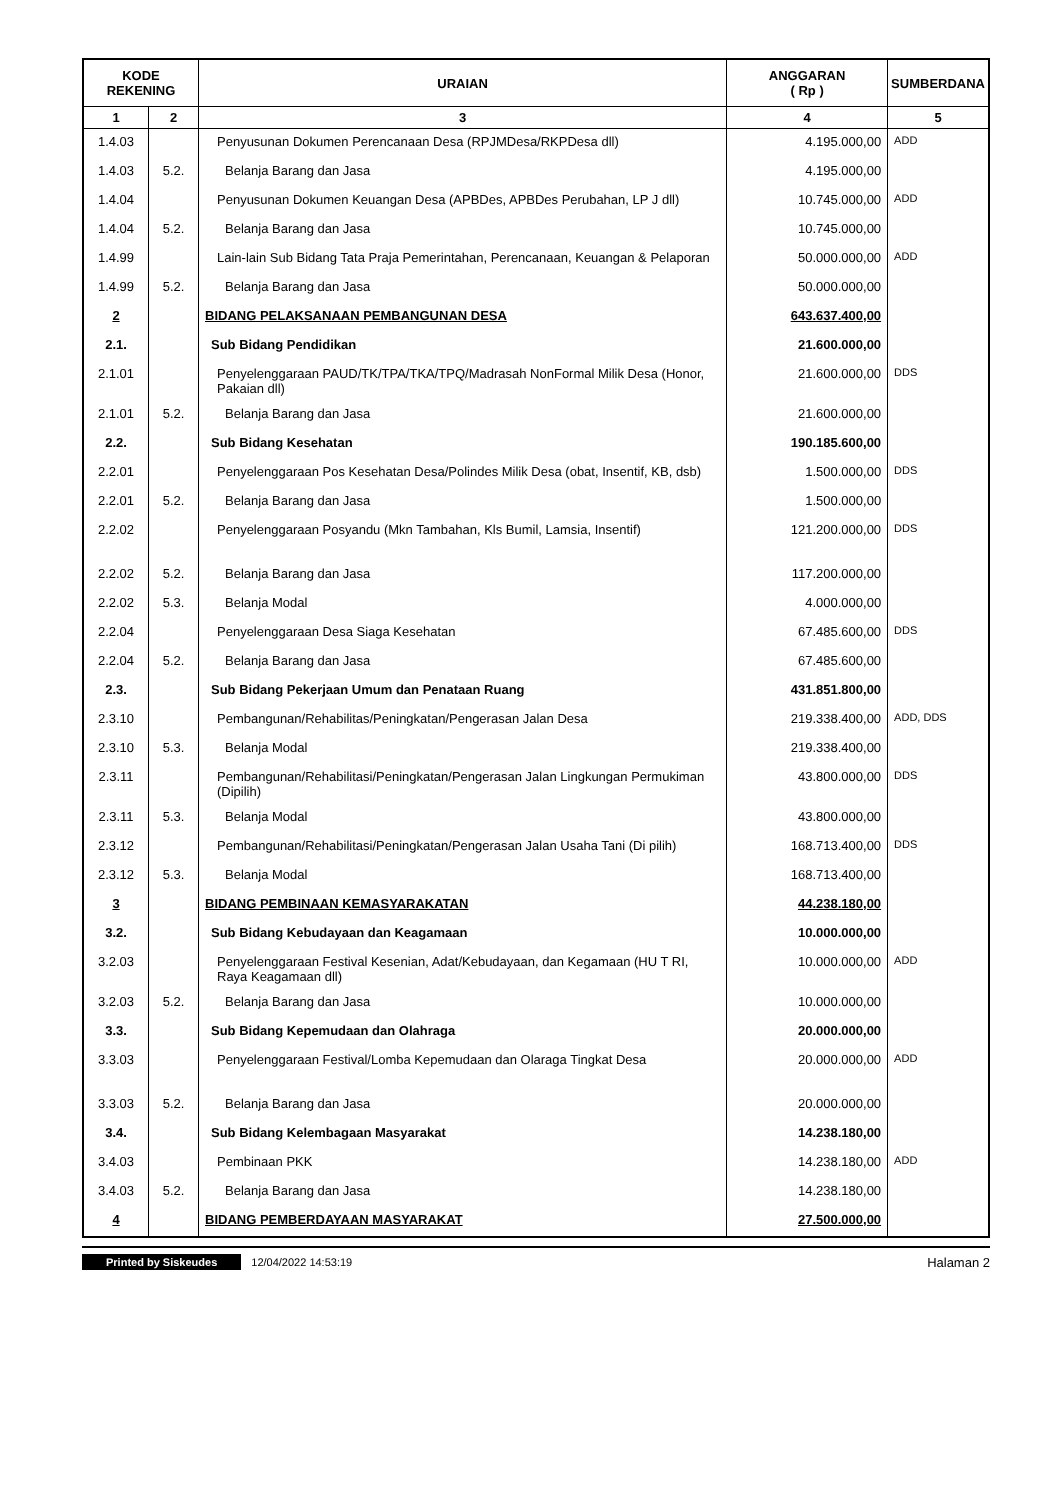| KODE REKENING | | URAIAN | ANGGARAN ( Rp ) | SUMBERDANA |
| --- | --- | --- | --- | --- |
| 1 | 2 | 3 | 4 | 5 |
| 1.4.03 | | Penyusunan Dokumen Perencanaan Desa (RPJMDesa/RKPDesa dll) | 4.195.000,00 | ADD |
| 1.4.03 | 5.2. | Belanja Barang dan Jasa | 4.195.000,00 | |
| 1.4.04 | | Penyusunan Dokumen Keuangan Desa (APBDes, APBDes Perubahan, LP J dll) | 10.745.000,00 | ADD |
| 1.4.04 | 5.2. | Belanja Barang dan Jasa | 10.745.000,00 | |
| 1.4.99 | | Lain-lain Sub Bidang Tata Praja Pemerintahan, Perencanaan, Keuangan & Pelaporan | 50.000.000,00 | ADD |
| 1.4.99 | 5.2. | Belanja Barang dan Jasa | 50.000.000,00 | |
| 2 | | BIDANG PELAKSANAAN PEMBANGUNAN DESA | 643.637.400,00 | |
| 2.1. | | Sub Bidang Pendidikan | 21.600.000,00 | |
| 2.1.01 | | Penyelenggaraan PAUD/TK/TPA/TKA/TPQ/Madrasah NonFormal Milik Desa (Honor, Pakaian dll) | 21.600.000,00 | DDS |
| 2.1.01 | 5.2. | Belanja Barang dan Jasa | 21.600.000,00 | |
| 2.2. | | Sub Bidang Kesehatan | 190.185.600,00 | |
| 2.2.01 | | Penyelenggaraan Pos Kesehatan Desa/Polindes Milik Desa (obat, Insentif, KB, dsb) | 1.500.000,00 | DDS |
| 2.2.01 | 5.2. | Belanja Barang dan Jasa | 1.500.000,00 | |
| 2.2.02 | | Penyelenggaraan Posyandu (Mkn Tambahan, Kls Bumil, Lamsia, Insentif) | 121.200.000,00 | DDS |
| 2.2.02 | 5.2. | Belanja Barang dan Jasa | 117.200.000,00 | |
| 2.2.02 | 5.3. | Belanja Modal | 4.000.000,00 | |
| 2.2.04 | | Penyelenggaraan Desa Siaga Kesehatan | 67.485.600,00 | DDS |
| 2.2.04 | 5.2. | Belanja Barang dan Jasa | 67.485.600,00 | |
| 2.3. | | Sub Bidang Pekerjaan Umum dan Penataan Ruang | 431.851.800,00 | |
| 2.3.10 | | Pembangunan/Rehabilitas/Peningkatan/Pengerasan Jalan Desa | 219.338.400,00 | ADD, DDS |
| 2.3.10 | 5.3. | Belanja Modal | 219.338.400,00 | |
| 2.3.11 | | Pembangunan/Rehabilitasi/Peningkatan/Pengerasan Jalan Lingkungan Permukiman (Dipilih) | 43.800.000,00 | DDS |
| 2.3.11 | 5.3. | Belanja Modal | 43.800.000,00 | |
| 2.3.12 | | Pembangunan/Rehabilitasi/Peningkatan/Pengerasan Jalan Usaha Tani (Di pilih) | 168.713.400,00 | DDS |
| 2.3.12 | 5.3. | Belanja Modal | 168.713.400,00 | |
| 3 | | BIDANG PEMBINAAN KEMASYARAKATAN | 44.238.180,00 | |
| 3.2. | | Sub Bidang Kebudayaan dan Keagamaan | 10.000.000,00 | |
| 3.2.03 | | Penyelenggaraan Festival Kesenian, Adat/Kebudayaan, dan Kegamaan (HU T RI, Raya Keagamaan dll) | 10.000.000,00 | ADD |
| 3.2.03 | 5.2. | Belanja Barang dan Jasa | 10.000.000,00 | |
| 3.3. | | Sub Bidang Kepemudaan dan Olahraga | 20.000.000,00 | |
| 3.3.03 | | Penyelenggaraan Festival/Lomba Kepemudaan dan Olaraga Tingkat Desa | 20.000.000,00 | ADD |
| 3.3.03 | 5.2. | Belanja Barang dan Jasa | 20.000.000,00 | |
| 3.4. | | Sub Bidang Kelembagaan Masyarakat | 14.238.180,00 | |
| 3.4.03 | | Pembinaan PKK | 14.238.180,00 | ADD |
| 3.4.03 | 5.2. | Belanja Barang dan Jasa | 14.238.180,00 | |
| 4 | | BIDANG PEMBERDAYAAN MASYARAKAT | 27.500.000,00 | |
Printed by Siskeudes 12/04/2022 14:53:19 Halaman 2